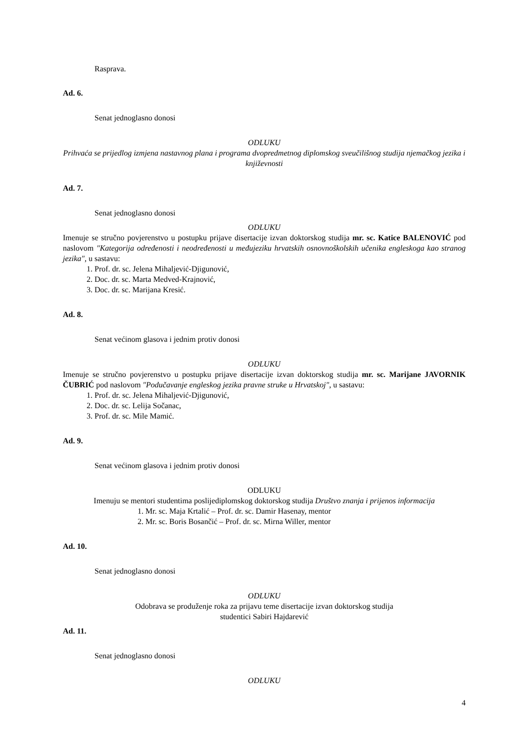Rasprava.
Ad. 6.
Senat jednoglasno donosi
ODLUKU
Prihvaća se prijedlog izmjena nastavnog plana i programa dvopredmetnog diplomskog sveučilišnog studija njemačkog jezika i književnosti
Ad. 7.
Senat jednoglasno donosi
ODLUKU
Imenuje se stručno povjerenstvo u postupku prijave disertacije izvan doktorskog studija mr. sc. Katice BALENOVIĆ pod naslovom "Kategorija određenosti i neodređenosti u međujeziku hrvatskih osnovnoškolskih učenika engleskoga kao stranog jezika", u sastavu:
1. Prof. dr. sc. Jelena Mihaljević-Djigunović,
2. Doc. dr. sc. Marta Medved-Krajnović,
3. Doc. dr. sc. Marijana Kresić.
Ad. 8.
Senat većinom glasova i jednim protiv donosi
ODLUKU
Imenuje se stručno povjerenstvo u postupku prijave disertacije izvan doktorskog studija mr. sc. Marijane JAVORNIK ČUBRIĆ pod naslovom "Podučavanje engleskog jezika pravne struke u Hrvatskoj", u sastavu:
1. Prof. dr. sc. Jelena Mihaljević-Djigunović,
2. Doc. dr. sc. Lelija Sočanac,
3. Prof. dr. sc. Mile Mamić.
Ad. 9.
Senat većinom glasova i jednim protiv donosi
ODLUKU
Imenuju se mentori studentima poslijediplomskog doktorskog studija Društvo znanja i prijenos informacija
1. Mr. sc. Maja Krtalić – Prof. dr. sc. Damir Hasenay, mentor
2. Mr. sc. Boris Bosančić – Prof. dr. sc. Mirna Willer, mentor
Ad. 10.
Senat jednoglasno donosi
ODLUKU
Odobrava se produženje roka za prijavu teme disertacije izvan doktorskog studija
studentici Sabiri Hajdarević
Ad. 11.
Senat jednoglasno donosi
ODLUKU
4